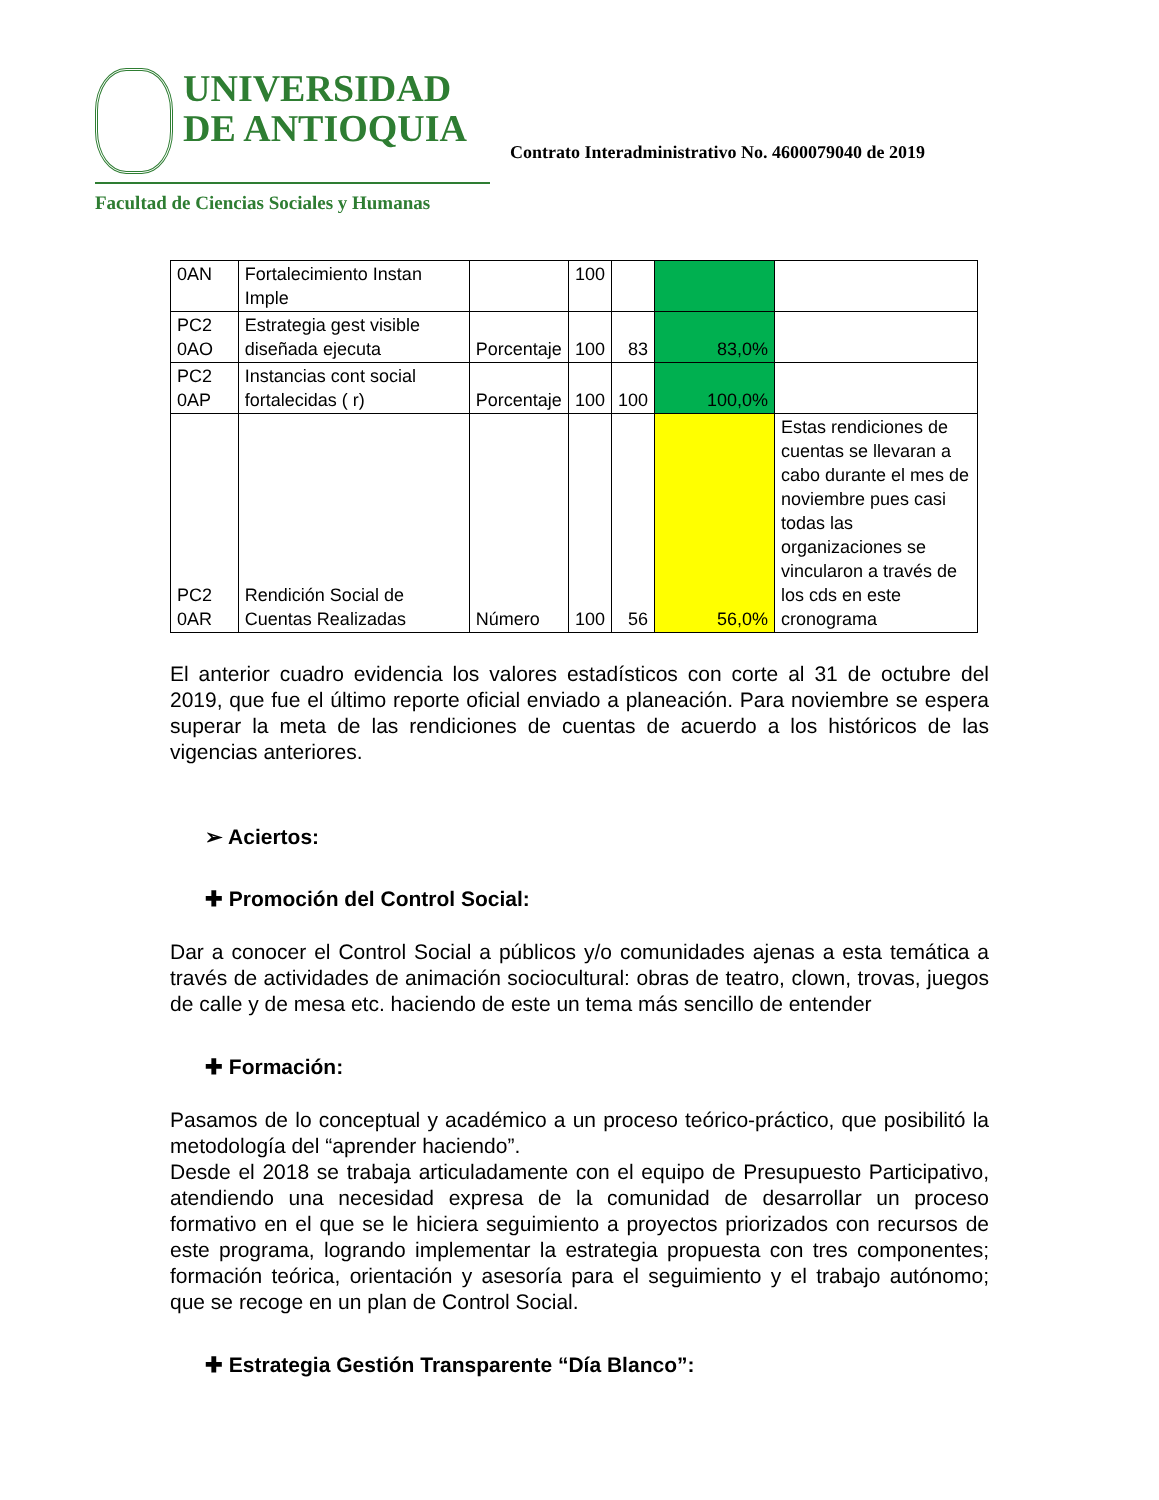UNIVERSIDAD
DE ANTIOQUIA
Facultad de Ciencias Sociales y Humanas
Contrato Interadministrativo No. 4600079040 de 2019
| 0AN | Fortalecimiento Instan Imple | | 100 | | | |
| PC2 0AO | Estrategia gest visible diseñada ejecuta | Porcentaje | 100 | 83 | 83,0% | |
| PC2 0AP | Instancias cont social fortalecidas ( r) | Porcentaje | 100 | 100 | 100,0% | |
| PC2 0AR | Rendición Social de Cuentas Realizadas | Número | 100 | 56 | 56,0% | Estas rendiciones de cuentas se llevaran a cabo durante el mes de noviembre pues casi todas las organizaciones se vincularon a través de los cds en este cronograma |
El anterior cuadro evidencia los valores estadísticos con corte al 31 de octubre del 2019, que fue el último reporte oficial enviado a planeación. Para noviembre se espera superar la meta de las rendiciones de cuentas de acuerdo a los históricos de las vigencias anteriores.
➢ Aciertos:
✚ Promoción del Control Social:
Dar a conocer el Control Social a públicos y/o comunidades ajenas a esta temática a través de actividades de animación sociocultural: obras de teatro, clown, trovas, juegos de calle y de mesa etc. haciendo de este un tema más sencillo de entender
✚ Formación:
Pasamos de lo conceptual y académico a un proceso teórico-práctico, que posibilitó la metodología del “aprender haciendo”.
Desde el 2018 se trabaja articuladamente con el equipo de Presupuesto Participativo, atendiendo una necesidad expresa de la comunidad de desarrollar un proceso formativo en el que se le hiciera seguimiento a proyectos priorizados con recursos de este programa, logrando implementar la estrategia propuesta con tres componentes; formación teórica, orientación y asesoría para el seguimiento y el trabajo autónomo; que se recoge en un plan de Control Social.
✚ Estrategia Gestión Transparente “Día Blanco”: